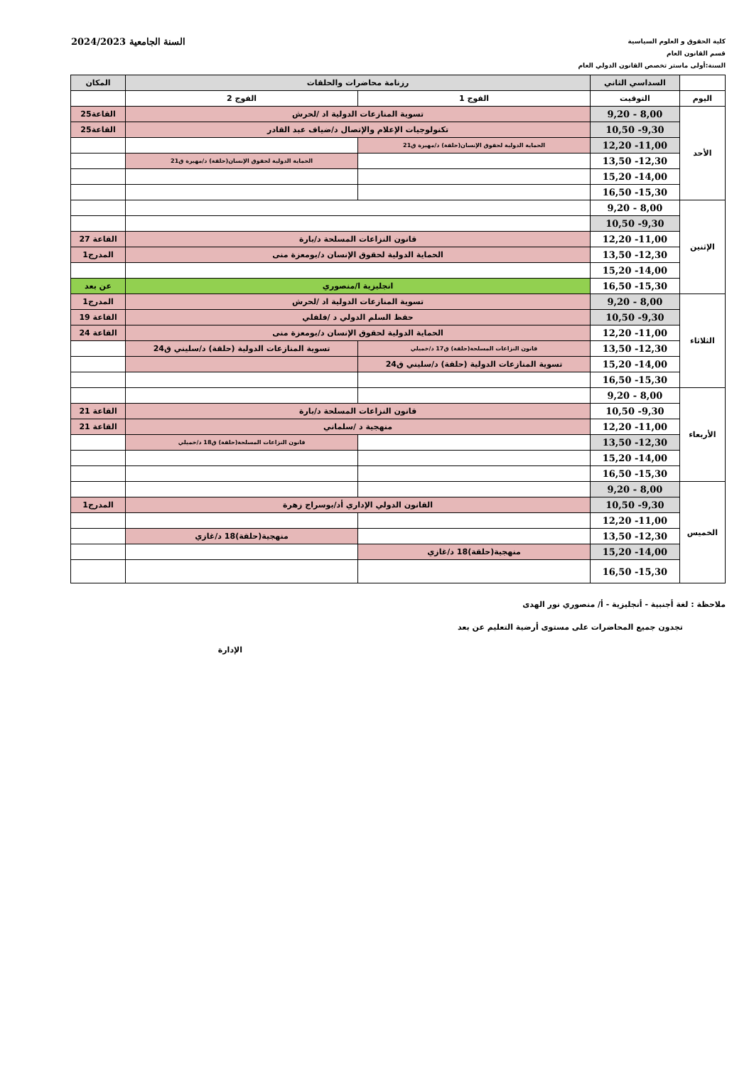كلية الحقوق و العلوم السياسية
قسم القانون العام
السنة:أولى ماستر تخصص القانون الدولي العام
السنة الجامعية 2024/2023
| | السداسي الثاني | رزنامة محاضرات والحلقات | | المكان |
| --- | --- | --- | --- | --- |
| اليوم | التوقيت | الفوج 1 | الفوج 2 | |
| الأحد | 8,00 - 9,20 | تسوية المنازعات الدولية اد /لحرش | | القاعة25 |
| | 9,30- 10,50 | تكنولوجيات الإعلام والإتصال د/ضياف عبد القادر | | القاعة25 |
| | 11,00- 12,20 | الحماية الدولية لحقوق الإنسان(حلقة) د/مهيرة ق21 | | |
| | 12,30- 13,50 | | الحماية الدولية لحقوق الإنسان(حلقة) د/مهيرة ق21 | |
| | 14,00- 15,20 | | | |
| | 15,30- 16,50 | | | |
| الإثنين | 8,00 - 9,20 | | | |
| | 9,30- 10,50 | | | |
| | 11,00- 12,20 | قانون النزاعات المسلحة د/بارة | | القاعة 27 |
| | 12,30- 13,50 | الحماية الدولية لحقوق الإنسان د/بومعزة منى | | المدرج1 |
| | 14,00- 15,20 | | | |
| | 15,30- 16,50 | انجليزية ا/منصوري | | عن بعد |
| الثلاثاء | 8,00 - 9,20 | تسوية المنازعات الدولية اد /لحرش | | المدرج1 |
| | 9,30- 10,50 | حقظ السلم الدولي د /فلفلي | | القاعة 19 |
| | 11,00- 12,20 | الحماية الدولية لحقوق الإنسان د/بومعزة منى | | القاعة 24 |
| | 12,30- 13,50 | قانون النزاعات المسلحة(حلقة) ق17 د/خميلي | تسوية المنازعات الدولية (حلقة) د/سليني ق24 | |
| | 14,00- 15,20 | تسوية المنازعات الدولية (حلقة) د/سليني ق24 | | |
| | 15,30- 16,50 | | | |
| الأربعاء | 8,00 - 9,20 | | | |
| | 9,30- 10,50 | قانون النزاعات المسلحة د/بارة | | القاعة 21 |
| | 11,00- 12,20 | منهجية د /سلماني | | القاعة 21 |
| | 12,30- 13,50 | | قانون النزاعات المسلحة(حلقة) ق18 د/خميلي | |
| | 14,00- 15,20 | | | |
| | 15,30- 16,50 | | | |
| الخميس | 8,00 - 9,20 | | | |
| | 9,30- 10,50 | القانون الدولي الإداري أد/بوسراج زهرة | | المدرج1 |
| | 11,00- 12,20 | | | |
| | 12,30- 13,50 | | منهجية(حلقة)18 د/غازي | |
| | 14,00- 15,20 | منهجية(حلقة)18 د/غازي | | |
| | 15,30- 16,50 | | | |
ملاحظة : لغة أجنبية - أنجليزية - أ/ منصوري نور الهدى
تجدون جميع المحاضرات على مستوى أرضية التعليم عن بعد
الإدارة